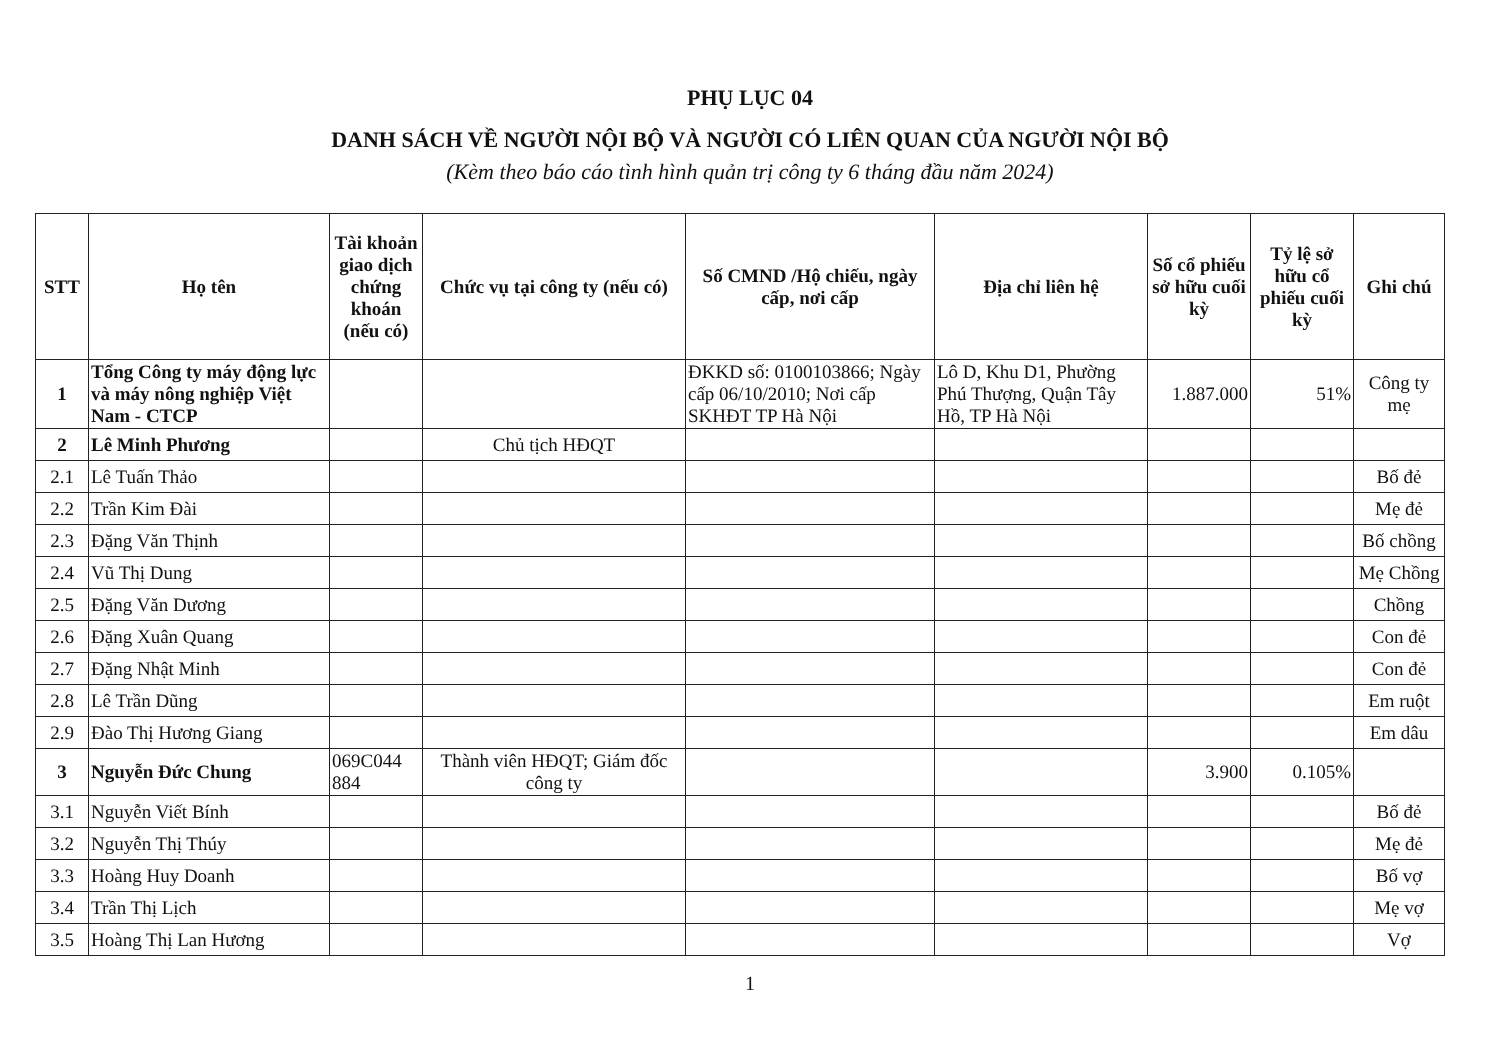PHỤ LỤC 04
DANH SÁCH VỀ NGƯỜI NỘI BỘ VÀ NGƯỜI CÓ LIÊN QUAN CỦA NGƯỜI NỘI BỘ
(Kèm theo báo cáo tình hình quản trị công ty 6 tháng đầu năm 2024)
| STT | Họ tên | Tài khoản giao dịch chứng khoán (nếu có) | Chức vụ tại công ty (nếu có) | Số CMND /Hộ chiếu, ngày cấp, nơi cấp | Địa chỉ liên hệ | Số cổ phiếu sở hữu cuối kỳ | Tỷ lệ sở hữu cổ phiếu cuối kỳ | Ghi chú |
| --- | --- | --- | --- | --- | --- | --- | --- | --- |
| 1 | Tổng Công ty máy động lực và máy nông nghiệp Việt Nam - CTCP | | | ĐKKD số: 0100103866; Ngày cấp 06/10/2010; Nơi cấp SKHĐT TP Hà Nội | Lô D, Khu D1, Phường Phú Thượng, Quận Tây Hồ, TP Hà Nội | 1.887.000 | 51% | Công ty mẹ |
| 2 | Lê Minh Phương | | Chủ tịch HĐQT | | | | | |
| 2.1 | Lê Tuấn Thảo | | | | | | | Bố đẻ |
| 2.2 | Trần Kim Đài | | | | | | | Mẹ đẻ |
| 2.3 | Đặng Văn Thịnh | | | | | | | Bố chồng |
| 2.4 | Vũ Thị Dung | | | | | | | Mẹ Chồng |
| 2.5 | Đặng Văn Dương | | | | | | | Chồng |
| 2.6 | Đặng Xuân Quang | | | | | | | Con đẻ |
| 2.7 | Đặng Nhật Minh | | | | | | | Con đẻ |
| 2.8 | Lê Trần Dũng | | | | | | | Em ruột |
| 2.9 | Đào Thị Hương Giang | | | | | | | Em dâu |
| 3 | Nguyễn Đức Chung | 069C044 884 | Thành viên HĐQT; Giám đốc công ty | | | 3.900 | 0.105% | |
| 3.1 | Nguyễn Viết Bính | | | | | | | Bố đẻ |
| 3.2 | Nguyễn Thị Thúy | | | | | | | Mẹ đẻ |
| 3.3 | Hoàng Huy Doanh | | | | | | | Bố vợ |
| 3.4 | Trần Thị Lịch | | | | | | | Mẹ vợ |
| 3.5 | Hoàng Thị Lan Hương | | | | | | | Vợ |
1